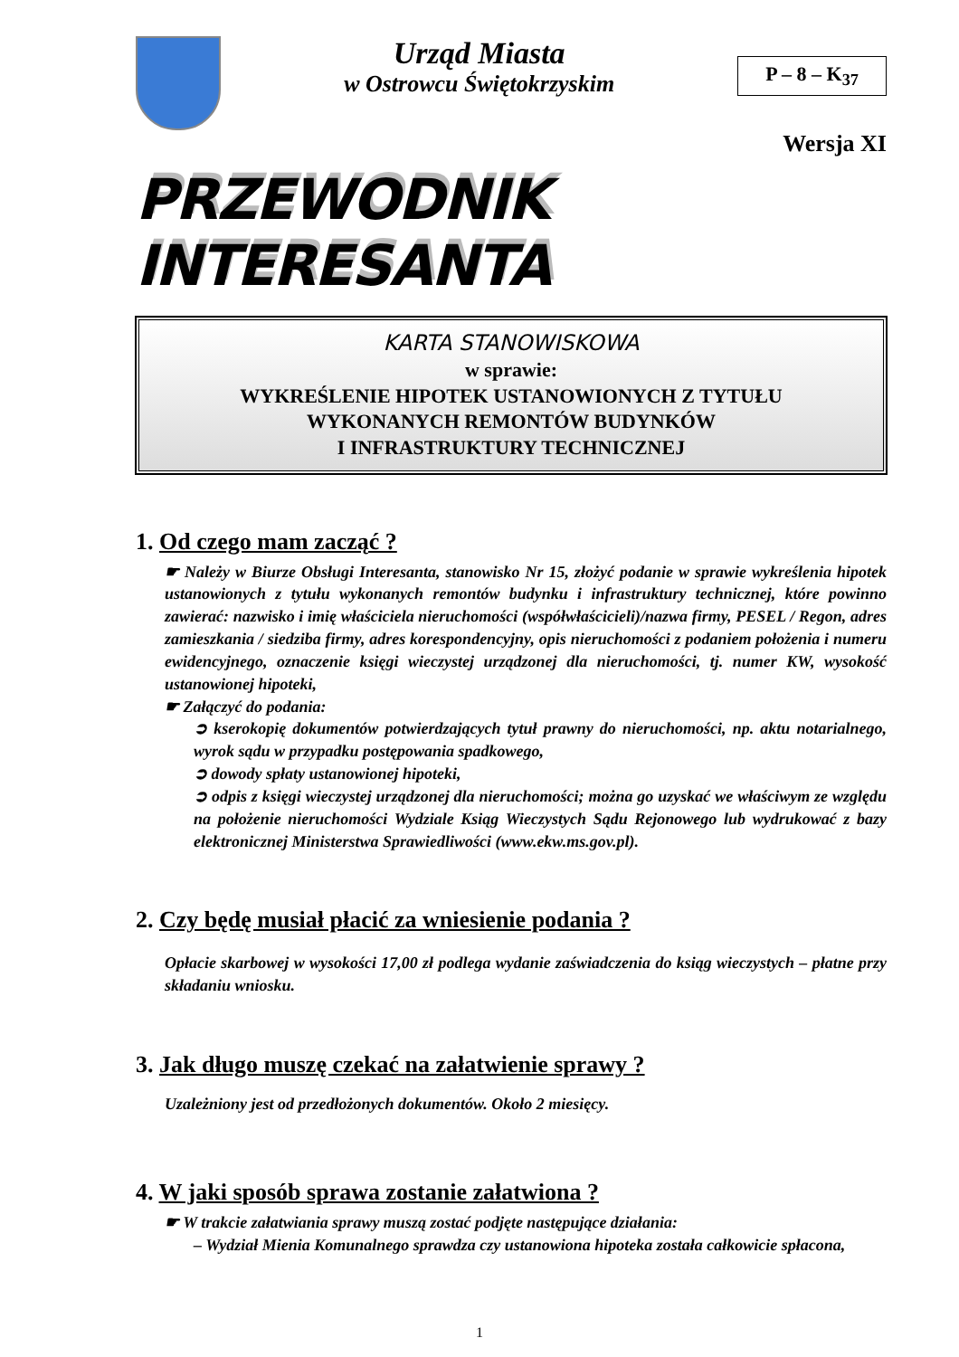Urząd Miasta
w Ostrowcu Świętokrzyskim
P – 8 – K<sub>37</sub>
Wersja XI
PRZEWODNIK INTERESANTA
KARTA STANOWISKOWA
w sprawie:
WYKREŚLENIE HIPOTEK USTANOWIONYCH Z TYTUŁU
WYKONANYCH REMONTÓW BUDYNKÓW
I INFRASTRUKTURY TECHNICZNEJ
1. Od czego mam zacząć ?
☛ Należy w Biurze Obsługi Interesanta, stanowisko Nr 15, złożyć podanie w sprawie wykreślenia hipotek ustanowionych z tytułu wykonanych remontów budynku i infrastruktury technicznej, które powinno zawierać: nazwisko i imię właściciela nieruchomości (współwłaścicieli)/nazwa firmy, PESEL / Regon, adres zamieszkania / siedziba firmy, adres korespondencyjny, opis nieruchomości z podaniem położenia i numeru ewidencyjnego, oznaczenie księgi wieczystej urządzonej dla nieruchomości, tj. numer KW, wysokość ustanowionej hipoteki,
☛ Załączyć do podania:
➲ kserokopię dokumentów potwierdzających tytuł prawny do nieruchomości, np. aktu notarialnego, wyrok sądu w przypadku postępowania spadkowego,
➲ dowody spłaty ustanowionej hipoteki,
➲ odpis z księgi wieczystej urządzonej dla nieruchomości; można go uzyskać we właściwym ze względu na położenie nieruchomości Wydziale Ksiąg Wieczystych Sądu Rejonowego lub wydrukować z bazy elektronicznej Ministerstwa Sprawiedliwości (www.ekw.ms.gov.pl).
2. Czy będę musiał płacić za wniesienie podania ?
Opłacie skarbowej w wysokości 17,00 zł podlega wydanie zaświadczenia do ksiąg wieczystych – płatne przy składaniu wniosku.
3. Jak długo muszę czekać na załatwienie sprawy ?
Uzależniony jest od przedłożonych dokumentów. Około 2 miesięcy.
4. W jaki sposób sprawa zostanie załatwiona ?
☛ W trakcie załatwiania sprawy muszą zostać podjęte następujące działania:
– Wydział Mienia Komunalnego sprawdza czy ustanowiona hipoteka została całkowicie spłacona,
1